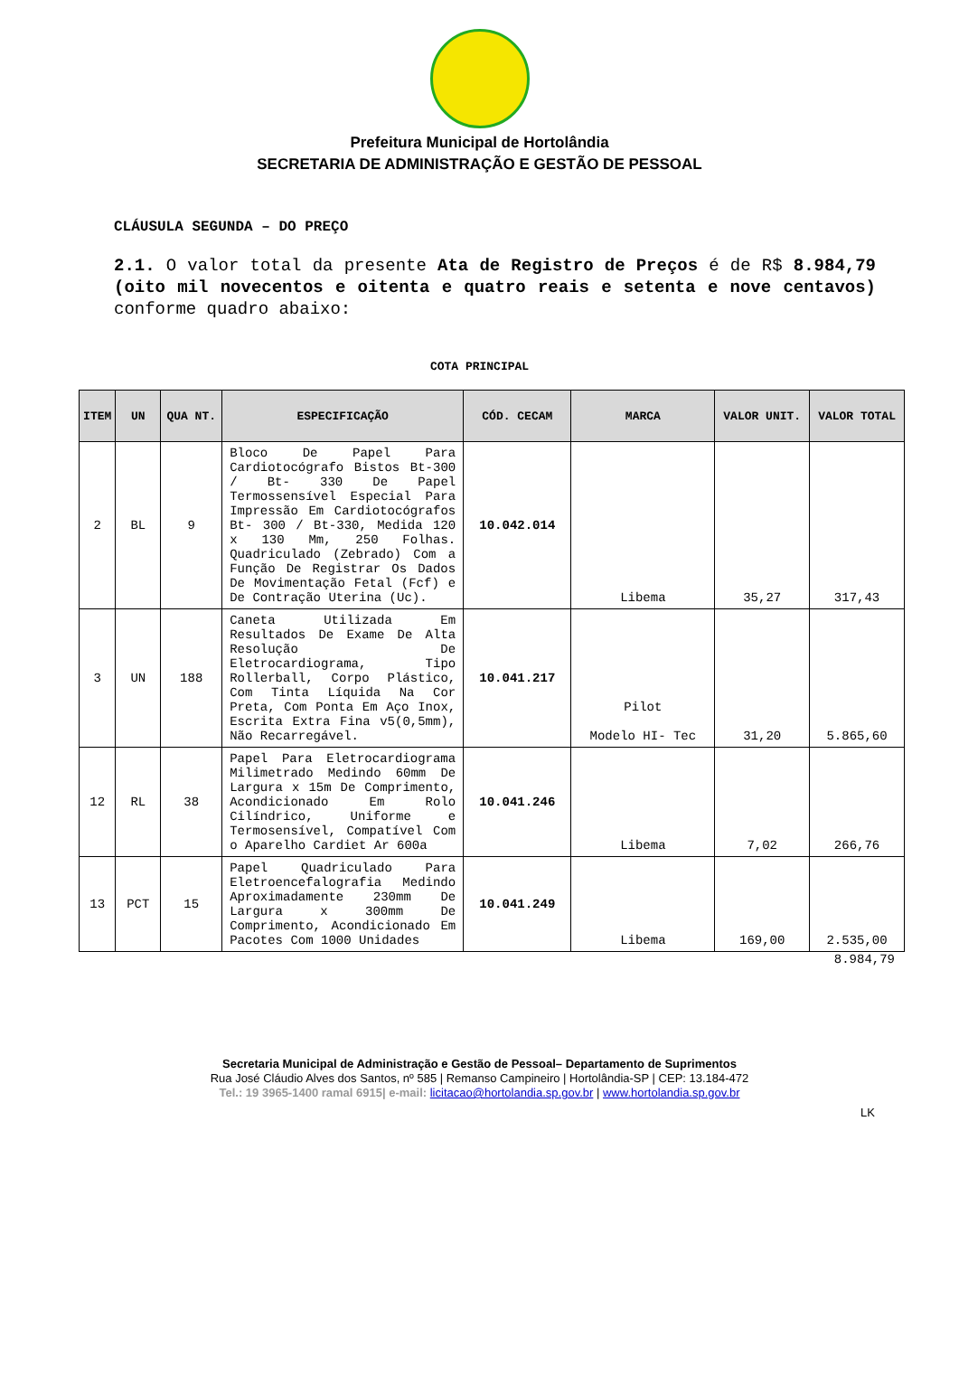Prefeitura Municipal de Hortolândia
SECRETARIA DE ADMINISTRAÇÃO E GESTÃO DE PESSOAL
CLÁUSULA SEGUNDA – DO PREÇO
2.1. O valor total da presente Ata de Registro de Preços é de R$ 8.984,79 (oito mil novecentos e oitenta e quatro reais e setenta e nove centavos) conforme quadro abaixo:
COTA PRINCIPAL
| ITEM | UN | QUA NT. | ESPECIFICAÇÃO | CÓD. CECAM | MARCA | VALOR UNIT. | VALOR TOTAL |
| --- | --- | --- | --- | --- | --- | --- | --- |
| 2 | BL | 9 | Bloco De Papel Para Cardiotocógrafo Bistos Bt-300 / Bt- 330 De Papel Termossensível Especial Para Impressão Em Cardiotocógrafos Bt- 300 / Bt-330, Medida 120 x 130 Mm, 250 Folhas. Quadriculado (Zebrado) Com a Função De Registrar Os Dados De Movimentação Fetal (Fcf) e De Contração Uterina (Uc). | 10.042.014 | Libema | 35,27 | 317,43 |
| 3 | UN | 188 | Caneta Utilizada Em Resultados De Exame De Alta Resolução De Eletrocardiograma, Tipo Rollerball, Corpo Plástico, Com Tinta Líquida Na Cor Preta, Com Ponta Em Aço Inox, Escrita Extra Fina v5(0,5mm), Não Recarregável. | 10.041.217 | Pilot Modelo HI- Tec | 31,20 | 5.865,60 |
| 12 | RL | 38 | Papel Para Eletrocardiograma Milimetrado Medindo 60mm De Largura x 15m De Comprimento, Acondicionado Em Rolo Cilíndrico, Uniforme e Termosensível, Compatível Com o Aparelho Cardiet Ar 600a | 10.041.246 | Libema | 7,02 | 266,76 |
| 13 | PCT | 15 | Papel Quadriculado Para Eletroencefalografia Medindo Aproximadamente 230mm De Largura x 300mm De Comprimento, Acondicionado Em Pacotes Com 1000 Unidades | 10.041.249 | Libema | 169,00 | 2.535,00 |
8.984,79
Secretaria Municipal de Administração e Gestão de Pessoal– Departamento de Suprimentos
Rua José Cláudio Alves dos Santos, nº 585 | Remanso Campineiro | Hortolândia-SP | CEP: 13.184-472
Tel.: 19 3965-1400 ramal 6915| e-mail: licitacao@hortolandia.sp.gov.br | www.hortolandia.sp.gov.br
LK